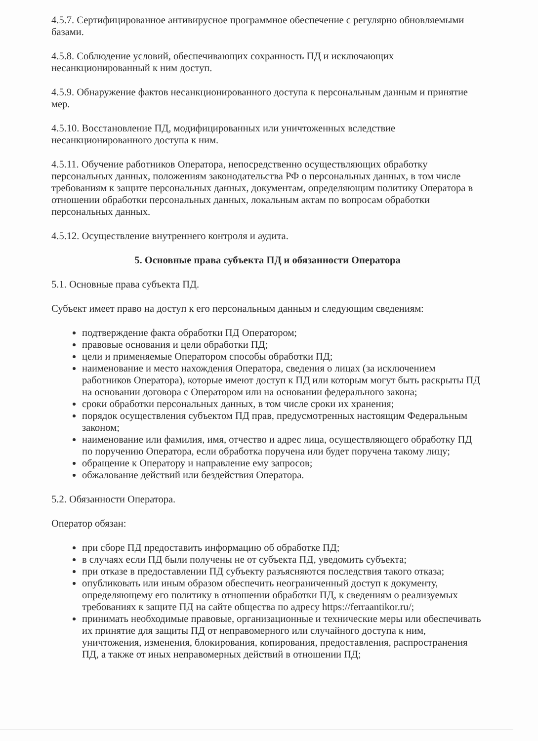4.5.7. Сертифицированное антивирусное программное обеспечение с регулярно обновляемыми базами.
4.5.8. Соблюдение условий, обеспечивающих сохранность ПД и исключающих
несанкционированный к ним доступ.
4.5.9. Обнаружение фактов несанкционированного доступа к персональным данным и принятие мер.
4.5.10. Восстановление ПД, модифицированных или уничтоженных вследствие
несанкционированного доступа к ним.
4.5.11. Обучение работников Оператора, непосредственно осуществляющих обработку персональных данных, положениям законодательства РФ о персональных данных, в том числе требованиям к защите персональных данных, документам, определяющим политику Оператора в отношении обработки персональных данных, локальным актам по вопросам обработки персональных данных.
4.5.12. Осуществление внутреннего контроля и аудита.
5. Основные права субъекта ПД и обязанности Оператора
5.1. Основные права субъекта ПД.
Субъект имеет право на доступ к его персональным данным и следующим сведениям:
подтверждение факта обработки ПД Оператором;
правовые основания и цели обработки ПД;
цели и применяемые Оператором способы обработки ПД;
наименование и место нахождения Оператора, сведения о лицах (за исключением работников Оператора), которые имеют доступ к ПД или которым могут быть раскрыты ПД на основании договора с Оператором или на основании федерального закона;
сроки обработки персональных данных, в том числе сроки их хранения;
порядок осуществления субъектом ПД прав, предусмотренных настоящим Федеральным законом;
наименование или фамилия, имя, отчество и адрес лица, осуществляющего обработку ПД по поручению Оператора, если обработка поручена или будет поручена такому лицу;
обращение к Оператору и направление ему запросов;
обжалование действий или бездействия Оператора.
5.2. Обязанности Оператора.
Оператор обязан:
при сборе ПД предоставить информацию об обработке ПД;
в случаях если ПД были получены не от субъекта ПД, уведомить субъекта;
при отказе в предоставлении ПД субъекту разъясняются последствия такого отказа;
опубликовать или иным образом обеспечить неограниченный доступ к документу, определяющему его политику в отношении обработки ПД, к сведениям о реализуемых требованиях к защите ПД на сайте общества по адресу https://ferraantikor.ru/;
принимать необходимые правовые, организационные и технические меры или обеспечивать их принятие для защиты ПД от неправомерного или случайного доступа к ним, уничтожения, изменения, блокирования, копирования, предоставления, распространения ПД, а также от иных неправомерных действий в отношении ПД;